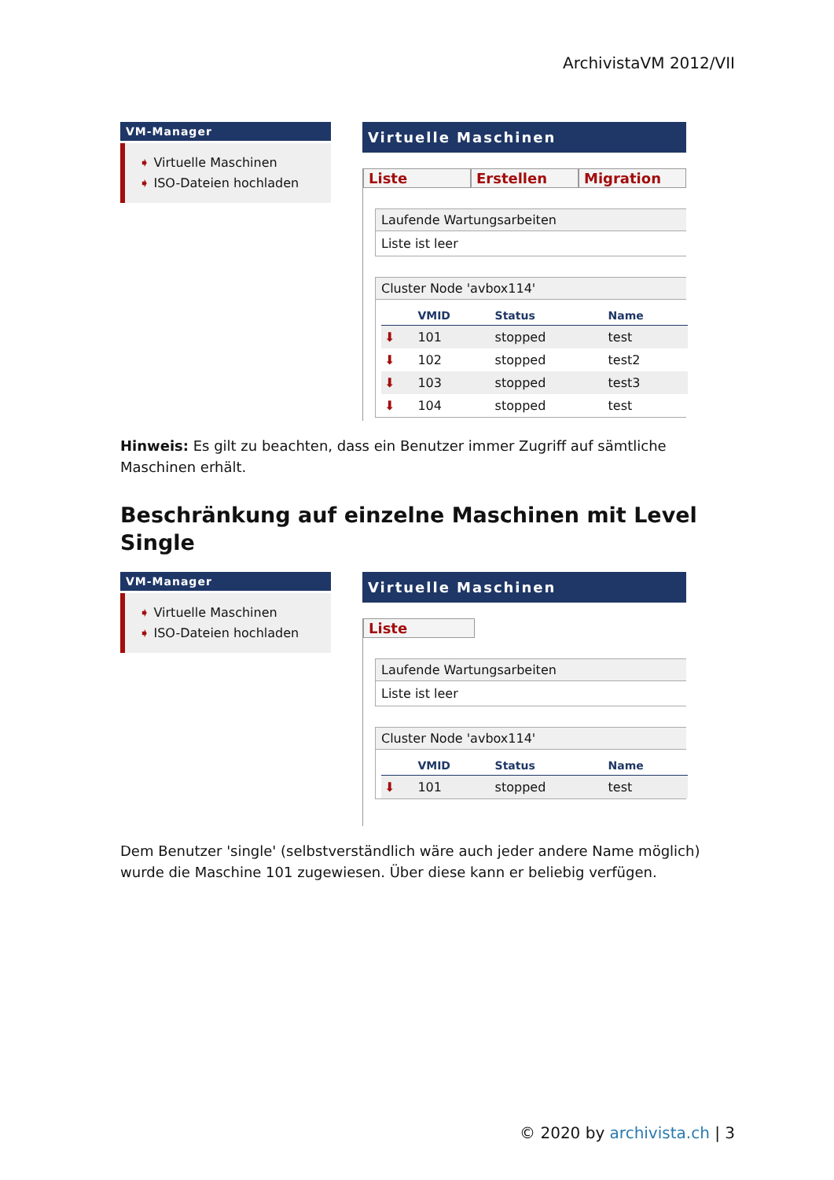ArchivistaVM 2012/VII
VM-Manager
➧ Virtuelle Maschinen
➧ ISO-Dateien hochladen
Virtuelle Maschinen
Liste Erstellen Migration
Laufende Wartungsarbeiten
Liste ist leer
Cluster Node 'avbox114'
| | VMID | Status | Name |
| --- | --- | --- | --- |
| ⬇ | 101 | stopped | test |
| ⬇ | 102 | stopped | test2 |
| ⬇ | 103 | stopped | test3 |
| ⬇ | 104 | stopped | test |
Hinweis: Es gilt zu beachten, dass ein Benutzer immer Zugriff auf sämtliche Maschinen erhält.
Beschränkung auf einzelne Maschinen mit Level Single
VM-Manager
➧ Virtuelle Maschinen
➧ ISO-Dateien hochladen
Virtuelle Maschinen
Liste
Laufende Wartungsarbeiten
Liste ist leer
Cluster Node 'avbox114'
| | VMID | Status | Name |
| --- | --- | --- | --- |
| ⬇ | 101 | stopped | test |
Dem Benutzer 'single' (selbstverständlich wäre auch jeder andere Name möglich) wurde die Maschine 101 zugewiesen. Über diese kann er beliebig verfügen.
© 2020 by archivista.ch | 3